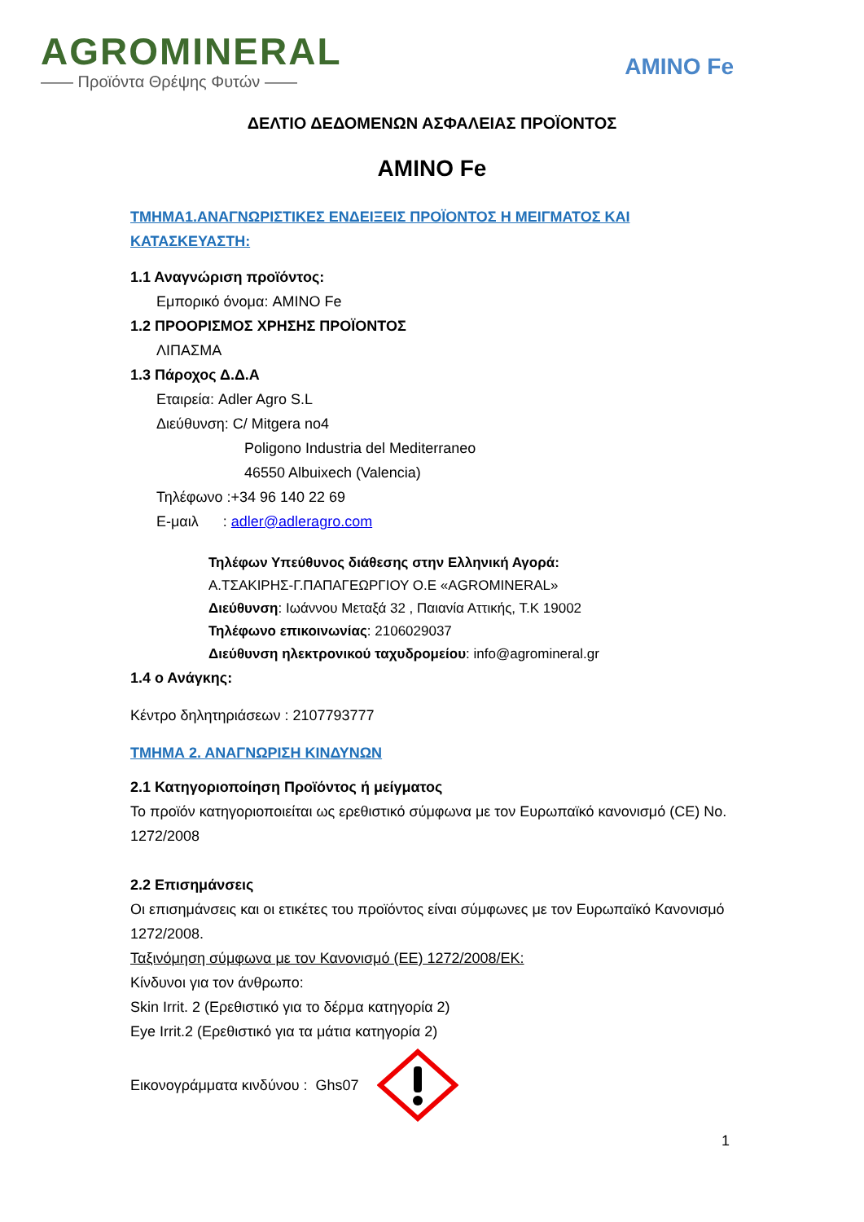AGROMINERAL
—— Προϊόντα Θρέψης Φυτών ——
AMINO Fe
ΔΕΛΤΙΟ ΔΕΔΟΜΕΝΩΝ ΑΣΦΑΛΕΙΑΣ ΠΡΟΪΟΝΤΟΣ
AMINO Fe
ΤΜΗΜΑ1.ΑΝΑΓΝΩΡΙΣΤΙΚΕΣ ΕΝΔΕΙΞΕΙΣ ΠΡΟΪΟΝΤΟΣ Η ΜΕΙΓΜΑΤΟΣ ΚΑΙ ΚΑΤΑΣΚΕΥΑΣΤΗ:
1.1 Αναγνώριση προϊόντος:
Εμπορικό όνομα: AMINO Fe
1.2 ΠΡΟΟΡΙΣΜΟΣ ΧΡΗΣΗΣ ΠΡΟΪΟΝΤΟΣ
ΛΙΠΑΣΜΑ
1.3 Πάροχος Δ.Δ.Α
Εταιρεία: Adler Agro S.L
Διεύθυνση: C/ Mitgera no4
Poligono Industria del Mediterraneo
46550 Albuixech (Valencia)
Τηλέφωνο :+34 96 140 22 69
Ε-μαιλ : adler@adleragro.com
Τηλέφων Υπεύθυνος διάθεσης στην Ελληνική Αγορά:
Α.ΤΣΑΚΙΡΗΣ-Γ.ΠΑΠΑΓΕΩΡΓΙΟΥ Ο.Ε «AGROMINERAL»
Διεύθυνση: Ιωάννου Μεταξά 32 , Παιανία Αττικής, Τ.Κ 19002
Τηλέφωνο επικοινωνίας: 2106029037
Διεύθυνση ηλεκτρονικού ταχυδρομείου: info@agromineral.gr
1.4 ο Ανάγκης:
Κέντρο δηλητηριάσεων : 2107793777
ΤΜΗΜΑ 2. ΑΝΑΓΝΩΡΙΣΗ ΚΙΝΔΥΝΩΝ
2.1 Κατηγοριοποίηση Προϊόντος ή μείγματος
Το προϊόν κατηγοριοποιείται ως ερεθιστικό σύμφωνα με τον Ευρωπαϊκό κανονισμό (CE) No. 1272/2008
2.2 Επισημάνσεις
Οι επισημάνσεις και οι ετικέτες του προϊόντος είναι σύμφωνες με τον Ευρωπαϊκό Κανονισμό 1272/2008.
Ταξινόμηση σύμφωνα με τον Κανονισμό (ΕΕ) 1272/2008/ΕΚ:
Κίνδυνοι για τον άνθρωπο:
Skin Irrit. 2 (Ερεθιστικό για το δέρμα κατηγορία 2)
Eye Irrit.2 (Ερεθιστικό για τα μάτια κατηγορία 2)
Εικονογράμματα κινδύνου : Ghs07
1